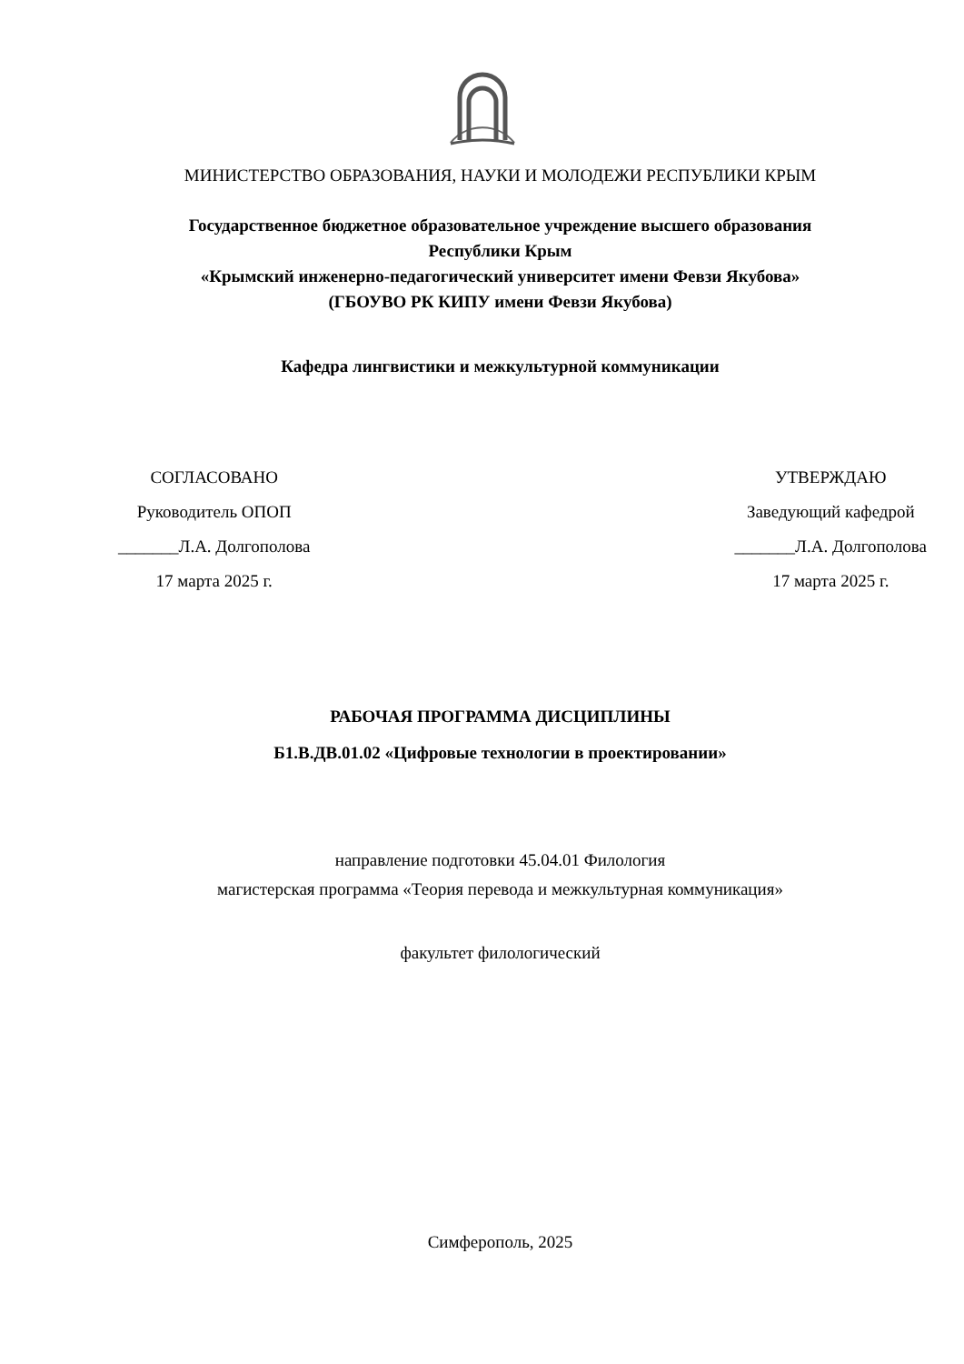МИНИСТЕРСТВО ОБРАЗОВАНИЯ, НАУКИ И МОЛОДЕЖИ РЕСПУБЛИКИ КРЫМ
Государственное бюджетное образовательное учреждение высшего образования
Республики Крым
«Крымский инженерно-педагогический университет имени Февзи Якубова»
(ГБОУВО РК КИПУ имени Февзи Якубова)
Кафедра лингвистики и межкультурной коммуникации
СОГЛАСОВАНО
Руководитель ОПОП
_______Л.А. Долгополова
17 марта 2025 г.
УТВЕРЖДАЮ
Заведующий кафедрой
_______Л.А. Долгополова
17 марта 2025 г.
РАБОЧАЯ ПРОГРАММА ДИСЦИПЛИНЫ
Б1.В.ДВ.01.02 «Цифровые технологии в проектировании»
направление подготовки 45.04.01 Филология
магистерская программа «Теория перевода и межкультурная коммуникация»
факультет филологический
Симферополь, 2025